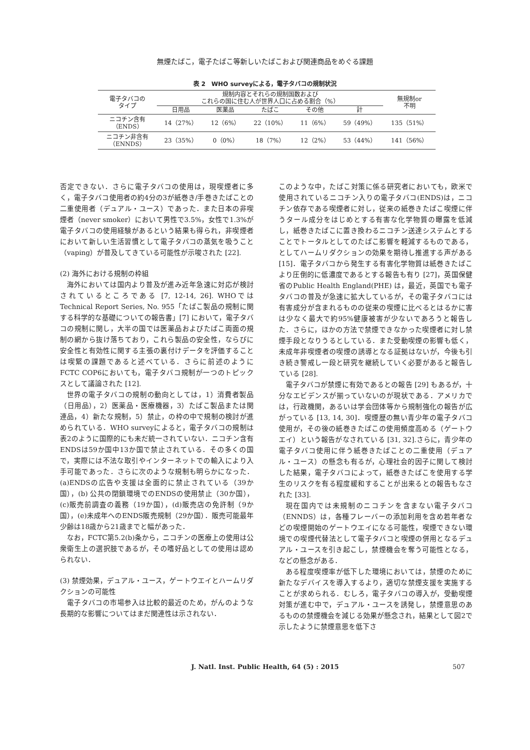無煙たばこ，電子たばこ等新しいたばこおよび関連商品をめぐる課題
表 2　WHO surveyによる，電子タバコの規制状況
| 電子タバコの タイプ | 規制内容とそれらの規制国数および これらの国に住む人が世界人口に占める割合（%） | | | | | 無規制or 不明 |
| --- | --- | --- | --- | --- | --- | --- |
| | 日用品 | 医薬品 | たばこ | その他 | 計 | |
| ニコチン含有 （ENDS） | 14（27%） | 12（6%） | 22（10%） | 11（6%） | 59（49%） | 135（51%） |
| ニコチン非含有 （ENNDS） | 23（35%） | 0（0%） | 18（7%） | 12（2%） | 53（44%） | 141（56%） |
否定できない．さらに電子タバコの使用は，現喫煙者に多く，電子タバコ使用者の約4分の3が紙巻き/手巻きたばことの二重使用者（デュアル・ユース）であった．また日本の非喫煙者（never smoker）において男性で3.5%，女性で1.3%が電子タバコの使用経験があるという結果も得られ，非喫煙者において新しい生活習慣として電子タバコの蒸気を吸うこと（vaping）が普及してきている可能性が示唆された [22].
(2) 海外における規制の枠組
海外においては国内より普及が進み近年急速に対応が検討されているところである [7, 12-14, 26]. WHOではTechnical Report Series, No. 955「たばこ製品の規制に関する科学的な基礎についての報告書」[7] において，電子タバコの規制に関し，大半の国では医薬品およびたばこ両面の規制の網から抜け落ちており，これら製品の安全性，ならびに安全性と有効性に関する主張の裏付けデータを評価することは喫緊の課題であると述べている．さらに前述のようにFCTC COP6においても，電子タバコ規制が一つのトピックスとして議論された [12].
世界の電子タバコの規制の動向としては，1）消費者製品（日用品），2）医薬品・医療機器，3）たばこ製品または関連品，4）新たな規制，5）禁止，の枠の中で規制の検討が進められている．WHO surveyによると，電子タバコの規制は表2のように国際的にも未だ統一されていない．ニコチン含有ENDSは59か国中13か国で禁止されている．その多くの国で，実際には不法な取引やインターネットでの輸入により入手可能であった．さらに次のような規制も明らかになった．(a)ENDSの広告や支援は全面的に禁止されている（39か国），(b) 公共の閉鎖環境でのENDSの使用禁止（30か国），(c)販売前調査の義務（19か国），(d)販売店の免許制（9か国），(e)未成年へのENDS販売規制（29か国）．販売可能最年少齢は18歳から21歳までと幅があった．
なお，FCTC第5.2(b)条から，ニコチンの医療上の使用は公衆衛生上の選択肢であるが，その嗜好品としての使用は認められない．
(3) 禁煙効果，デュアル・ユース，ゲートウエイとハームリダクションの可能性
電子タバコの市場参入は比較的最近のため，がんのような長期的な影響についてはまだ関連性は示されない．
このような中，たばこ対策に係る研究者においても，欧米で使用されているニコチン入りの電子タバコ(ENDS)は，ニコチン依存である喫煙者に対し，従来の紙巻きたばこ喫煙に伴うタール成分をはじめとする有害な化学物質の曝露を低減し，紙巻きたばこに置き換わるニコチン送達システムとすることでトータルとしてのたばこ影響を軽減するものである，としてハームリダクションの効果を期待し推進する声がある [15]．電子タバコから発生する有害化学物質は紙巻きたばこより圧倒的に低濃度であるとする報告も有り [27]，英国保健省のPublic Health England(PHE) は，最近，英国でも電子タバコの普及が急速に拡大しているが，その電子タバコには有害成分が含まれるものの従来の喫煙に比べるとはるかに害は少なく最大で約95%健康被害が少ないであろうと報告した．さらに，ほかの方法で禁煙できなかった喫煙者に対し禁煙手段となりうるとしている．また受動喫煙の影響も低く，未成年非喫煙者の喫煙の誘導となる証拠はないが，今後も引き続き警戒し一段と研究を継続していく必要があると報告している [28].
電子タバコが禁煙に有効であるとの報告 [29] もあるが，十分なエビデンスが揃っていないのが現状である．アメリカでは，行政機関，あるいは学会団体等から規制強化の報告が広がっている [13, 14, 30]．喫煙歴の無い青少年の電子タバコ使用が，その後の紙巻きたばこの使用頻度高める（ゲートウエイ）という報告がなされている [31, 32].さらに，青少年の電子タバコ使用に伴う紙巻きたばことの二重使用（デュアル・ユース）の懸念も有るが，心理社会的因子に関して検討した結果，電子タバコによって，紙巻きたばこを使用する学生のリスクを有る程度緩和することが出来るとの報告もなされた [33].
現在国内では未規制のニコチンを含まない電子タバコ（ENNDS）は，各種フレーバーの添加利用を含め若年者などの喫煙開始のゲートウエイになる可能性，喫煙できない環境での喫煙代替法として電子タバコと喫煙の併用となるデュアル・ユースを引き起こし，禁煙機会を奪う可能性となる，などの懸念がある．
ある程度喫煙率が低下した環境においては，禁煙のために新たなデバイスを導入するより，適切な禁煙支援を実施することが求められる．むしろ，電子タバコの導入が，受動喫煙対策が進む中で，デュアル・ユースを誘発し，禁煙意思のあるものの禁煙機会を減じる効果が懸念され，結果として図2で示したように禁煙意思を低下さ
J. Natl. Inst. Public Health, 64 (5) : 2015 507